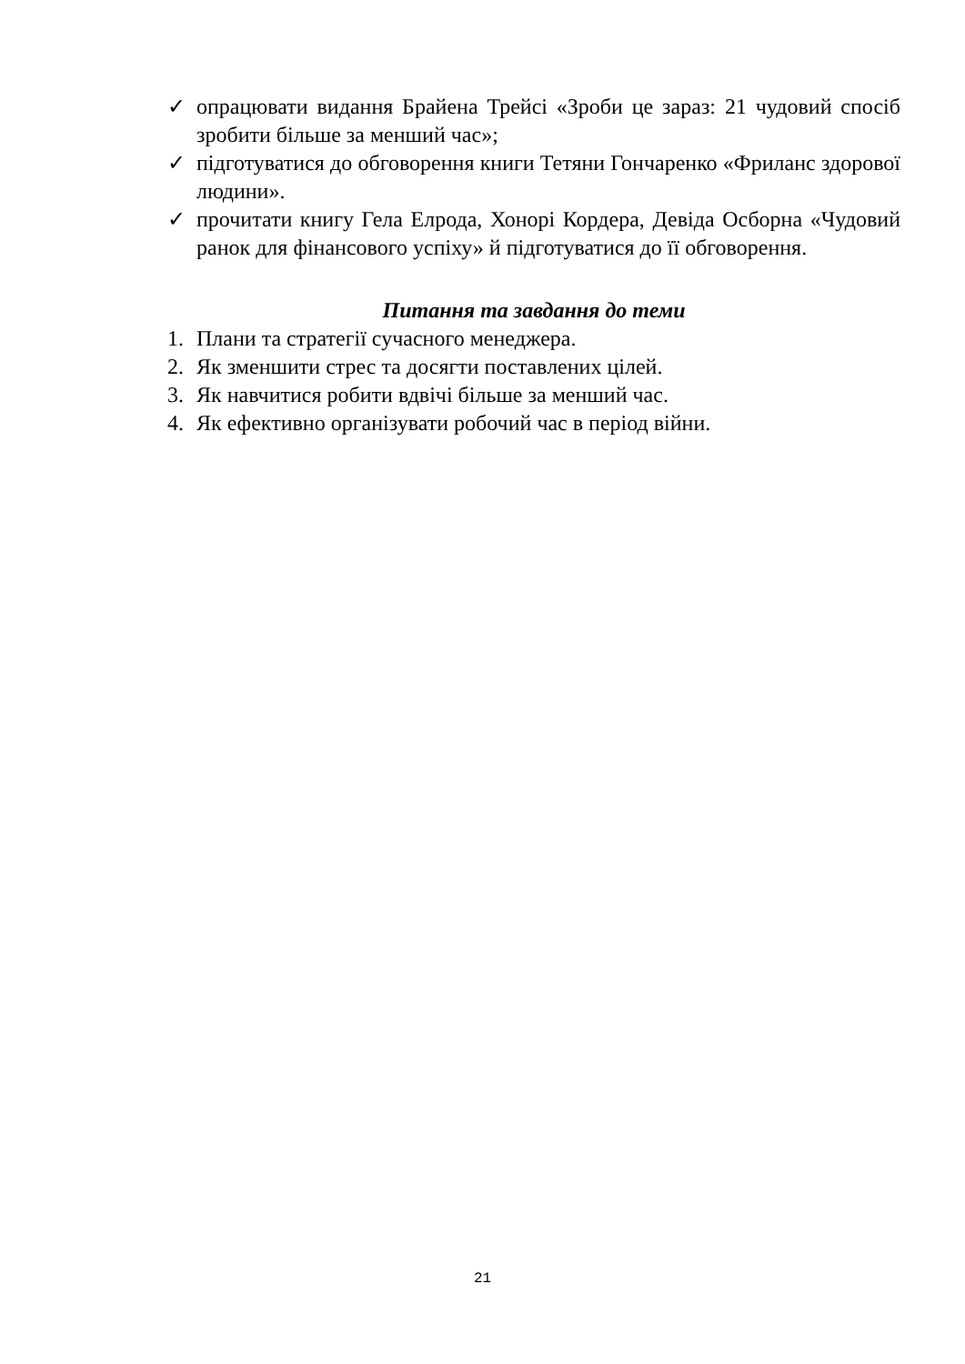✓ опрацювати видання Брайена Трейсі «Зроби це зараз: 21 чудовий спосіб зробити більше за менший час»;
✓ підготуватися до обговорення книги Тетяни Гончаренко «Фриланс здорової людини».
✓ прочитати книгу Гела Елрода, Хонорі Кордера, Девіда Осборна «Чудовий ранок для фінансового успіху» й підготуватися до її обговорення.
Питання та завдання до теми
1. Плани та стратегії сучасного менеджера.
2. Як зменшити стрес та досягти поставлених цілей.
3. Як навчитися робити вдвічі більше за менший час.
4. Як ефективно організувати робочий час в період війни.
21